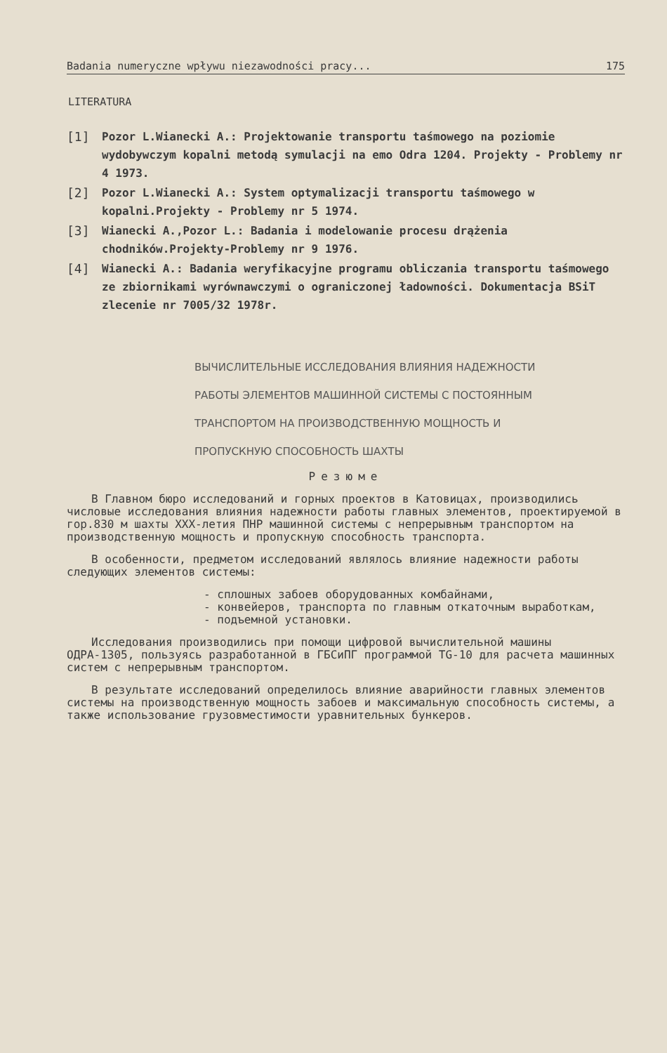Badania numeryczne wpływu niezawodności pracy... 175
LITERATURA
[1] Pozor L.Wianecki A.: Projektowanie transportu taśmowego na poziomie wydobywczym kopalni metodą symulacji na emo Odra 1204. Projekty - Problemy nr 4 1973.
[2] Pozor L.Wianecki A.: System optymalizacji transportu taśmowego w kopalni.Projekty - Problemy nr 5 1974.
[3] Wianecki A.,Pozor L.: Badania i modelowanie procesu drążenia chodników.Projekty-Problemy nr 9 1976.
[4] Wianecki A.: Badania weryfikacyjne programu obliczania transportu taśmowego ze zbiornikami wyrównawczymi o ograniczonej ładowności. Dokumentacja BSiT zlecenie nr 7005/32 1978r.
ВЫЧИСЛИТЕЛЬНЫЕ ИССЛЕДОВАНИЯ ВЛИЯНИЯ НАДЕЖНОСТИ
РАБОТЫ ЭЛЕМЕНТОВ МАШИННОЙ СИСТЕМЫ С ПОСТОЯННЫМ
ТРАНСПОРТОМ НА ПРОИЗВОДСТВЕННУЮ МОЩНОСТЬ И
ПРОПУСКНУЮ СПОСОБНОСТЬ ШАХТЫ
Резюме
В Главном бюро исследований и горных проектов в Катовицах, производились числовые исследования влияния надежности работы главных элементов, проектируемой в гор.830 м шахты XXX-летия ПНР машинной системы с непрерывным транспортом на производственную мощность и пропускную способность транспорта.
В особенности, предметом исследований являлось влияние надежности работы следующих элементов системы:
- сплошных забоев оборудованных комбайнами,
- конвейеров, транспорта по главным откаточным выработкам,
- подъемной установки.
Исследования производились при помощи цифровой вычислительной машины ОДРА-1305, пользуясь разработанной в ГБСиПГ программой TG-10 для расчета машинных систем с непрерывным транспортом.
В результате исследований определилось влияние аварийности главных элементов системы на производственную мощность забоев и максимальную способность системы, а также использование грузовместимости уравнительных бункеров.